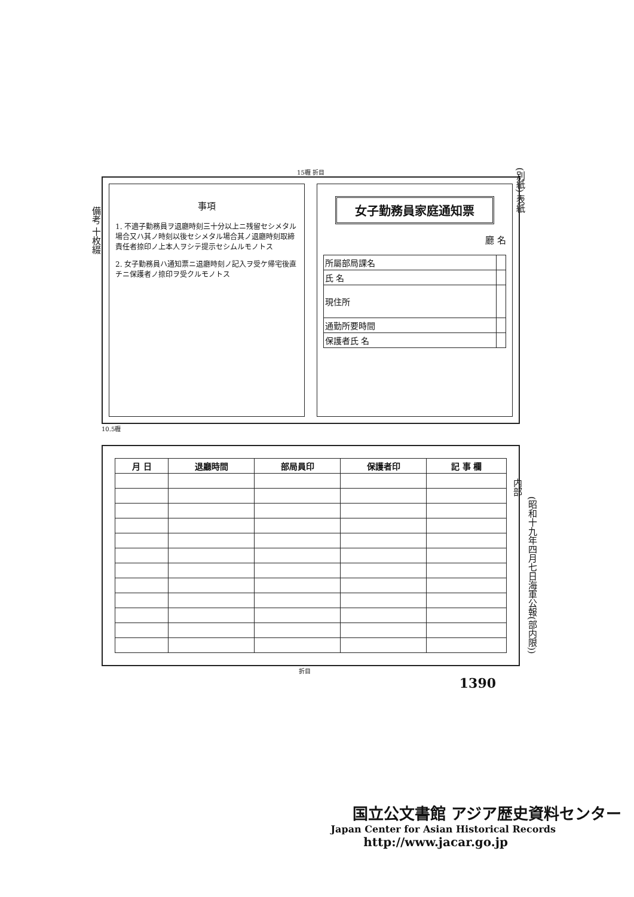(別紙) 表紙
備考 十枚綴
15糎 折目
事項
1. 不適子勤務員ヲ退廳時刻三十分以上ニ残留セシメタル場合又ハ其ノ時刻以後セシメタル場合其ノ退廳時刻取締責任者捺印ノ上本人ヲシテ提示セシムルモノトス
2. 女子勤務員ハ通知票ニ退廳時刻ノ記入ヲ受ケ帰宅後直チニ保護者ノ捺印ヲ受クルモノトス
女子勤務員家庭通知票
廳 名
| 所屬部局課名 | |
| 氏 名 | |
| 現住所 | |
| 通勤所要時間 | |
| 保護者氏 名 | |
10.5糎
| 月 日 | 退廳時間 | 部局員印 | 保護者印 | 記 事 欄 |
| --- | --- | --- | --- | --- |
折目
1390
内部
(昭和十九年四月七日海軍公報(部内限))
国立公文書館 アジア歴史資料センター
Japan Center for Asian Historical Records
http://www.jacar.go.jp